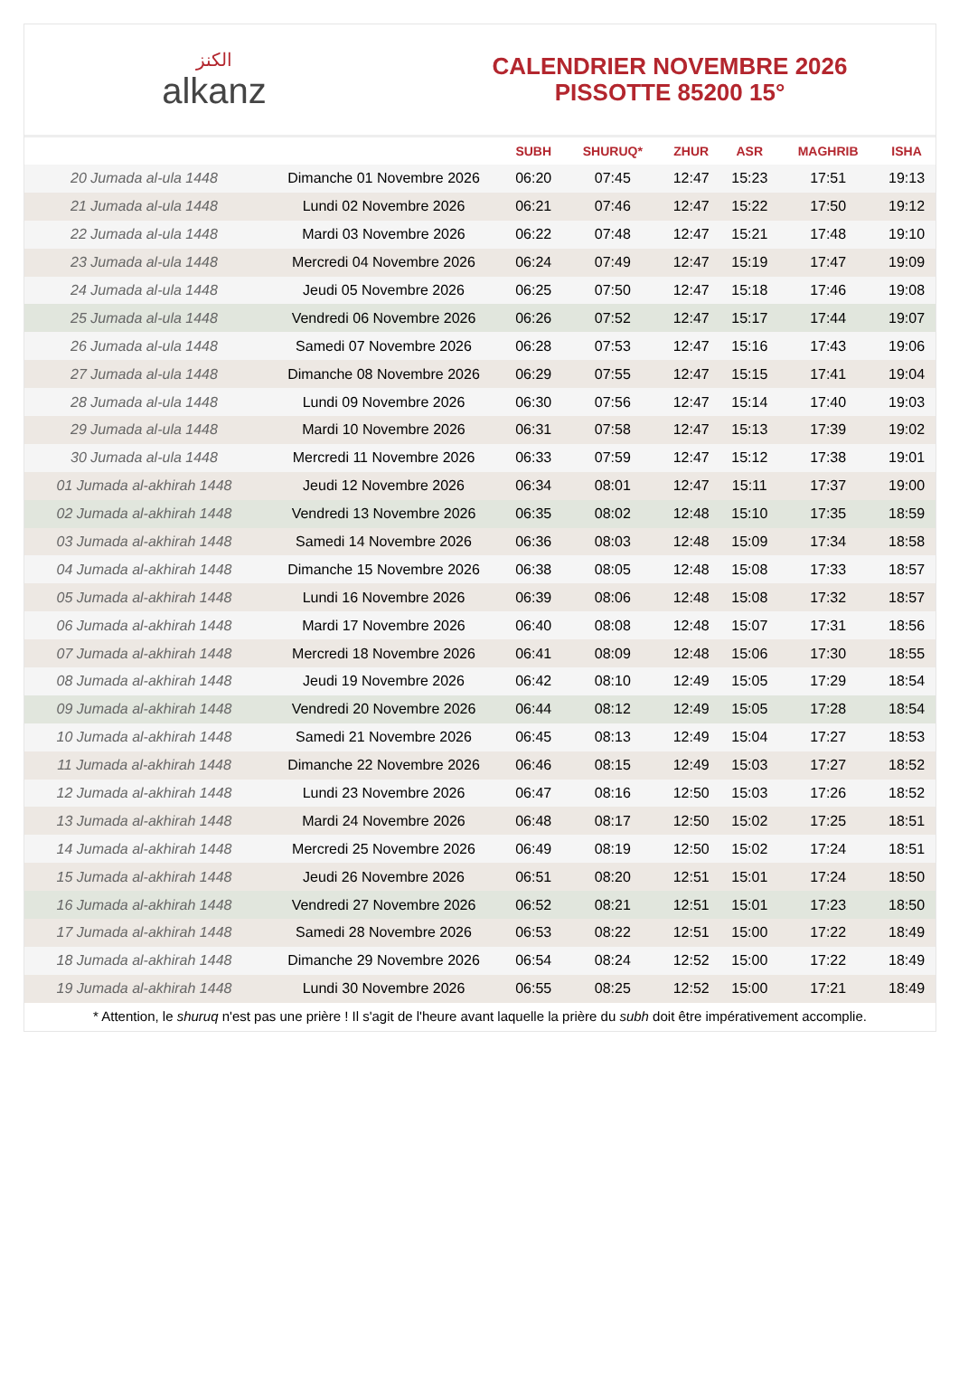الكنز
alkanz
CALENDRIER NOVEMBRE 2026
PISSOTTE 85200 15°
| | | SUBH | SHURUQ* | ZHUR | ASR | MAGHRIB | ISHA |
| --- | --- | --- | --- | --- | --- | --- | --- |
| 20 Jumada al-ula 1448 | Dimanche 01 Novembre 2026 | 06:20 | 07:45 | 12:47 | 15:23 | 17:51 | 19:13 |
| 21 Jumada al-ula 1448 | Lundi 02 Novembre 2026 | 06:21 | 07:46 | 12:47 | 15:22 | 17:50 | 19:12 |
| 22 Jumada al-ula 1448 | Mardi 03 Novembre 2026 | 06:22 | 07:48 | 12:47 | 15:21 | 17:48 | 19:10 |
| 23 Jumada al-ula 1448 | Mercredi 04 Novembre 2026 | 06:24 | 07:49 | 12:47 | 15:19 | 17:47 | 19:09 |
| 24 Jumada al-ula 1448 | Jeudi 05 Novembre 2026 | 06:25 | 07:50 | 12:47 | 15:18 | 17:46 | 19:08 |
| 25 Jumada al-ula 1448 | Vendredi 06 Novembre 2026 | 06:26 | 07:52 | 12:47 | 15:17 | 17:44 | 19:07 |
| 26 Jumada al-ula 1448 | Samedi 07 Novembre 2026 | 06:28 | 07:53 | 12:47 | 15:16 | 17:43 | 19:06 |
| 27 Jumada al-ula 1448 | Dimanche 08 Novembre 2026 | 06:29 | 07:55 | 12:47 | 15:15 | 17:41 | 19:04 |
| 28 Jumada al-ula 1448 | Lundi 09 Novembre 2026 | 06:30 | 07:56 | 12:47 | 15:14 | 17:40 | 19:03 |
| 29 Jumada al-ula 1448 | Mardi 10 Novembre 2026 | 06:31 | 07:58 | 12:47 | 15:13 | 17:39 | 19:02 |
| 30 Jumada al-ula 1448 | Mercredi 11 Novembre 2026 | 06:33 | 07:59 | 12:47 | 15:12 | 17:38 | 19:01 |
| 01 Jumada al-akhirah 1448 | Jeudi 12 Novembre 2026 | 06:34 | 08:01 | 12:47 | 15:11 | 17:37 | 19:00 |
| 02 Jumada al-akhirah 1448 | Vendredi 13 Novembre 2026 | 06:35 | 08:02 | 12:48 | 15:10 | 17:35 | 18:59 |
| 03 Jumada al-akhirah 1448 | Samedi 14 Novembre 2026 | 06:36 | 08:03 | 12:48 | 15:09 | 17:34 | 18:58 |
| 04 Jumada al-akhirah 1448 | Dimanche 15 Novembre 2026 | 06:38 | 08:05 | 12:48 | 15:08 | 17:33 | 18:57 |
| 05 Jumada al-akhirah 1448 | Lundi 16 Novembre 2026 | 06:39 | 08:06 | 12:48 | 15:08 | 17:32 | 18:57 |
| 06 Jumada al-akhirah 1448 | Mardi 17 Novembre 2026 | 06:40 | 08:08 | 12:48 | 15:07 | 17:31 | 18:56 |
| 07 Jumada al-akhirah 1448 | Mercredi 18 Novembre 2026 | 06:41 | 08:09 | 12:48 | 15:06 | 17:30 | 18:55 |
| 08 Jumada al-akhirah 1448 | Jeudi 19 Novembre 2026 | 06:42 | 08:10 | 12:49 | 15:05 | 17:29 | 18:54 |
| 09 Jumada al-akhirah 1448 | Vendredi 20 Novembre 2026 | 06:44 | 08:12 | 12:49 | 15:05 | 17:28 | 18:54 |
| 10 Jumada al-akhirah 1448 | Samedi 21 Novembre 2026 | 06:45 | 08:13 | 12:49 | 15:04 | 17:27 | 18:53 |
| 11 Jumada al-akhirah 1448 | Dimanche 22 Novembre 2026 | 06:46 | 08:15 | 12:49 | 15:03 | 17:27 | 18:52 |
| 12 Jumada al-akhirah 1448 | Lundi 23 Novembre 2026 | 06:47 | 08:16 | 12:50 | 15:03 | 17:26 | 18:52 |
| 13 Jumada al-akhirah 1448 | Mardi 24 Novembre 2026 | 06:48 | 08:17 | 12:50 | 15:02 | 17:25 | 18:51 |
| 14 Jumada al-akhirah 1448 | Mercredi 25 Novembre 2026 | 06:49 | 08:19 | 12:50 | 15:02 | 17:24 | 18:51 |
| 15 Jumada al-akhirah 1448 | Jeudi 26 Novembre 2026 | 06:51 | 08:20 | 12:51 | 15:01 | 17:24 | 18:50 |
| 16 Jumada al-akhirah 1448 | Vendredi 27 Novembre 2026 | 06:52 | 08:21 | 12:51 | 15:01 | 17:23 | 18:50 |
| 17 Jumada al-akhirah 1448 | Samedi 28 Novembre 2026 | 06:53 | 08:22 | 12:51 | 15:00 | 17:22 | 18:49 |
| 18 Jumada al-akhirah 1448 | Dimanche 29 Novembre 2026 | 06:54 | 08:24 | 12:52 | 15:00 | 17:22 | 18:49 |
| 19 Jumada al-akhirah 1448 | Lundi 30 Novembre 2026 | 06:55 | 08:25 | 12:52 | 15:00 | 17:21 | 18:49 |
* Attention, le shuruq n'est pas une prière ! Il s'agit de l'heure avant laquelle la prière du subh doit être impérativement accomplie.